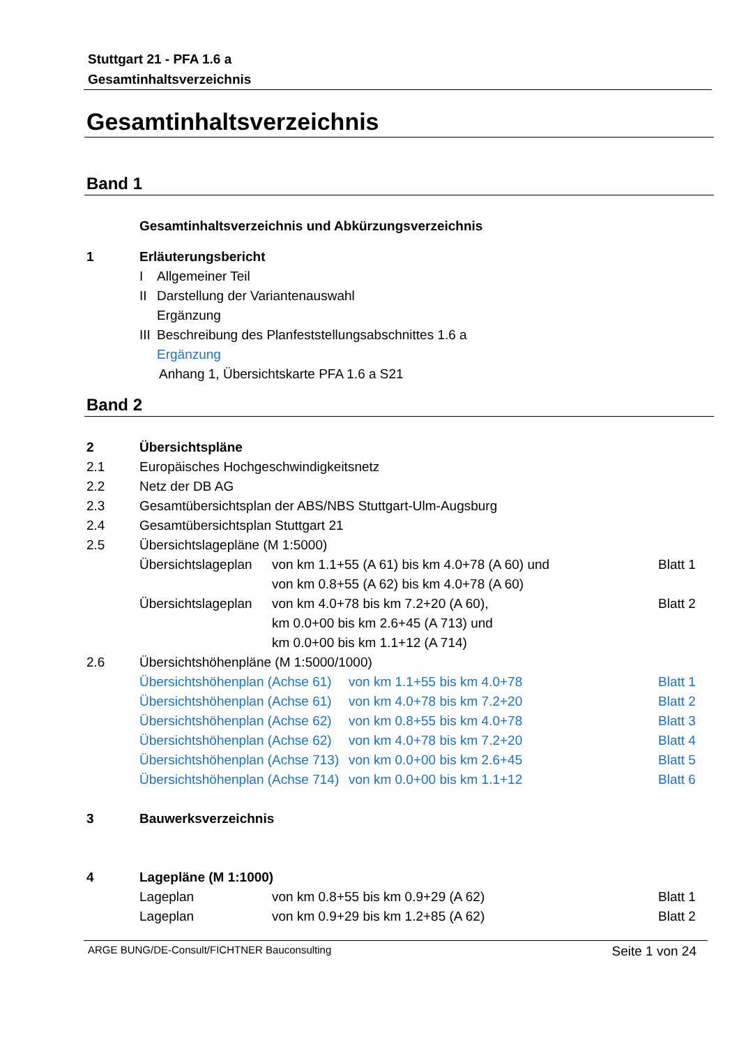Stuttgart 21 - PFA 1.6 a
Gesamtinhaltsverzeichnis
Gesamtinhaltsverzeichnis
Band 1
Gesamtinhaltsverzeichnis und Abkürzungsverzeichnis
1 Erläuterungsbericht
I Allgemeiner Teil
II Darstellung der Variantenauswahl
Ergänzung
III Beschreibung des Planfeststellungsabschnittes 1.6 a
Ergänzung
Anhang 1, Übersichtskarte PFA 1.6 a S21
Band 2
2 Übersichtspläne
2.1 Europäisches Hochgeschwindigkeitsnetz
2.2 Netz der DB AG
2.3 Gesamtübersichtsplan der ABS/NBS Stuttgart-Ulm-Augsburg
2.4 Gesamtübersichtsplan Stuttgart 21
2.5 Übersichtslagepläne (M 1:5000)
Übersichtslageplan von km 1.1+55 (A 61) bis km 4.0+78 (A 60) und Blatt 1
von km 0.8+55 (A 62) bis km 4.0+78 (A 60)
Übersichtslageplan von km 4.0+78 bis km 7.2+20 (A 60), Blatt 2
km 0.0+00 bis km 2.6+45 (A 713) und
km 0.0+00 bis km 1.1+12 (A 714)
2.6 Übersichtshöhenpläne (M 1:5000/1000)
Übersichtshöhenplan (Achse 61) von km 1.1+55 bis km 4.0+78 Blatt 1
Übersichtshöhenplan (Achse 61) von km 4.0+78 bis km 7.2+20 Blatt 2
Übersichtshöhenplan (Achse 62) von km 0.8+55 bis km 4.0+78 Blatt 3
Übersichtshöhenplan (Achse 62) von km 4.0+78 bis km 7.2+20 Blatt 4
Übersichtshöhenplan (Achse 713) von km 0.0+00 bis km 2.6+45 Blatt 5
Übersichtshöhenplan (Achse 714) von km 0.0+00 bis km 1.1+12 Blatt 6
3 Bauwerksverzeichnis
4 Lagepläne (M 1:1000)
Lageplan von km 0.8+55 bis km 0.9+29 (A 62) Blatt 1
Lageplan von km 0.9+29 bis km 1.2+85 (A 62) Blatt 2
ARGE BUNG/DE-Consult/FICHTNER Bauconsulting Seite 1 von 24